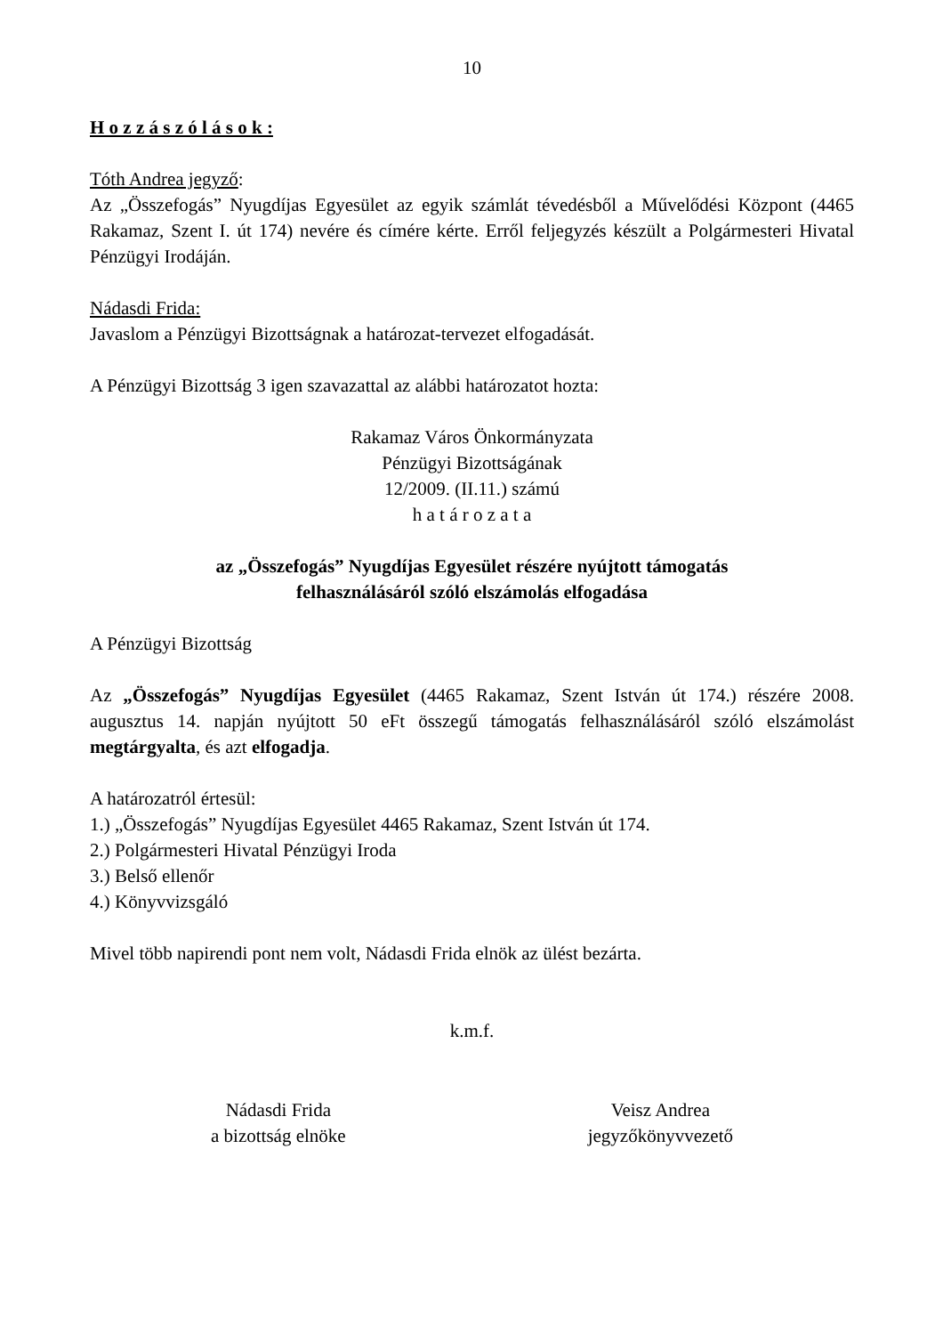10
H o z z á s z ó l á s o k :
Tóth Andrea jegyző:
Az „Összefogás” Nyugdíjas Egyesület az egyik számlát tévedésből a Művelődési Központ (4465 Rakamaz, Szent I. út 174) nevére és címére kérte. Erről feljegyzés készült a Polgármesteri Hivatal Pénzügyi Irodáján.
Nádasdi Frida:
Javaslom a Pénzügyi Bizottságnak a határozat-tervezet elfogadását.
A Pénzügyi Bizottság 3 igen szavazattal az alábbi határozatot hozta:
Rakamaz Város Önkormányzata
Pénzügyi Bizottságának
12/2009. (II.11.) számú
h a t á r o z a t a
az „Összefogás” Nyugdíjas Egyesület részére nyújtott támogatás
felhasználásáról szóló elszámolás elfogadása
A Pénzügyi Bizottság
Az „Összefogás” Nyugdíjas Egyesület (4465 Rakamaz, Szent István út 174.) részére 2008. augusztus 14. napján nyújtott 50 eFt összegű támogatás felhasználásáról szóló elszámolást megtárgyalta, és azt elfogadja.
A határozatról értesül:
1.) „Összefogás” Nyugdíjas Egyesület 4465 Rakamaz, Szent István út 174.
2.) Polgármesteri Hivatal Pénzügyi Iroda
3.) Belső ellenőr
4.) Könyvvizsgáló
Mivel több napirendi pont nem volt, Nádasdi Frida elnök az ülést bezárta.
k.m.f.
Nádasdi Frida
a bizottság elnöke
Veisz Andrea
jegyzőkönyvvezető